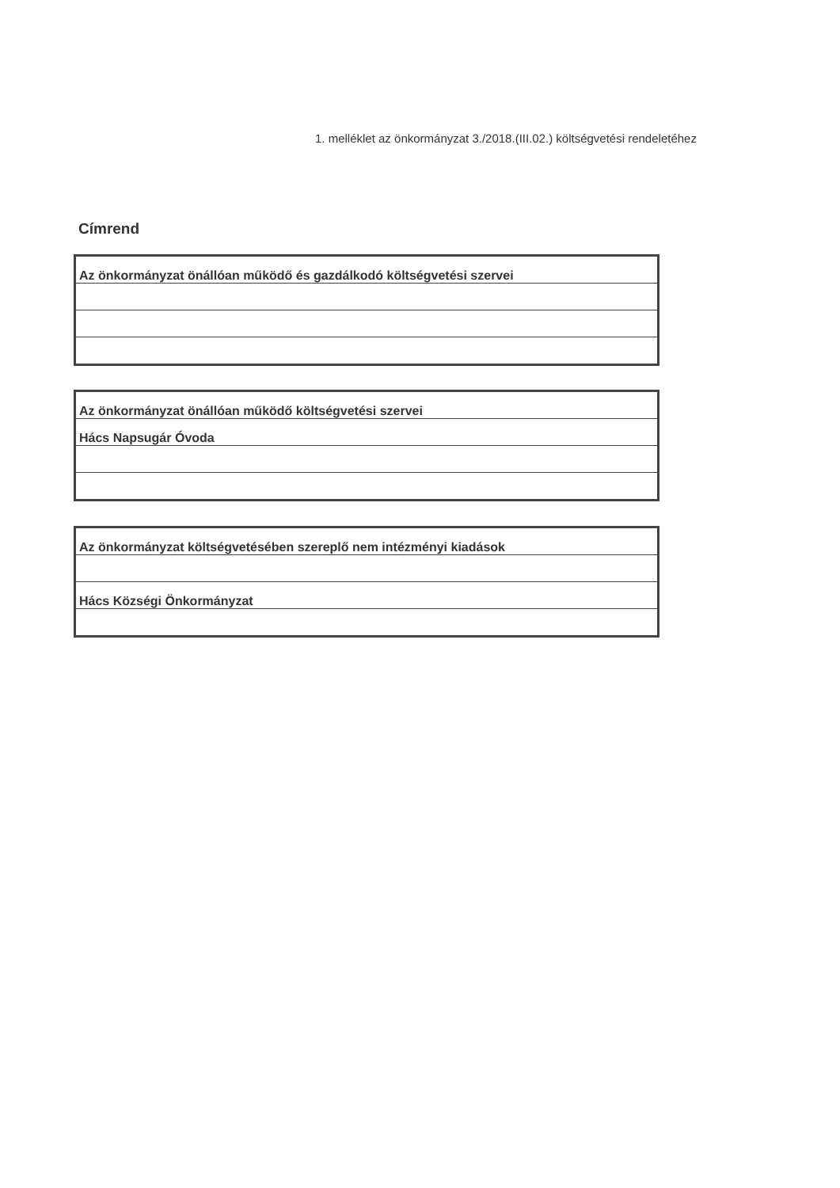1. melléklet az önkormányzat 3./2018.(III.02.) költségvetési rendeletéhez
Címrend
| Az önkormányzat önállóan működő és gazdálkodó költségvetési szervei |
| Az önkormányzat önállóan működő költségvetési szervei |
| Hács Napsugár Óvoda |
| Az önkormányzat költségvetésében szereplő nem intézményi kiadások |
| Hács Községi Önkormányzat |